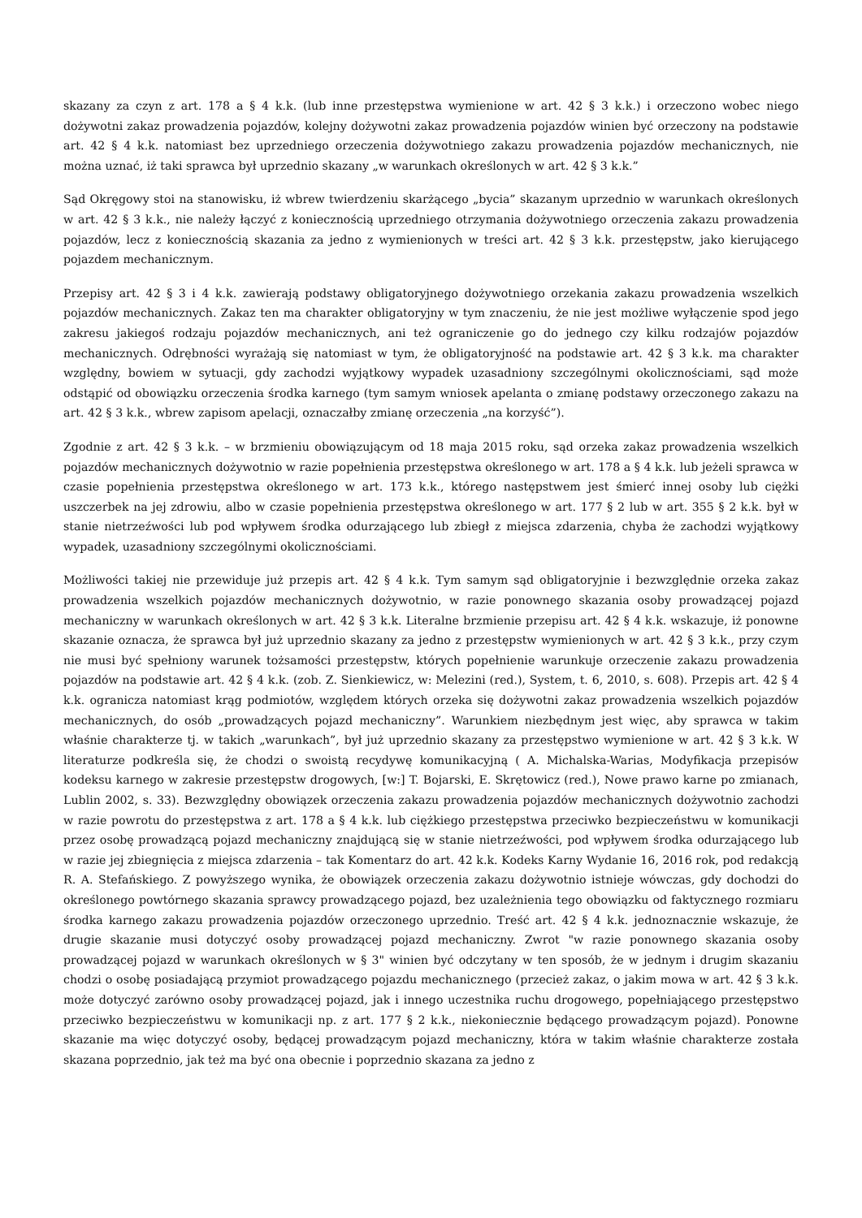skazany za czyn z art. 178 a § 4 k.k. (lub inne przestępstwa wymienione w art. 42 § 3 k.k.) i orzeczono wobec niego dożywotni zakaz prowadzenia pojazdów, kolejny dożywotni zakaz prowadzenia pojazdów winien być orzeczony na podstawie art. 42 § 4 k.k. natomiast bez uprzedniego orzeczenia dożywotniego zakazu prowadzenia pojazdów mechanicznych, nie można uznać, iż taki sprawca był uprzednio skazany „w warunkach określonych w art. 42 § 3 k.k.”
Sąd Okręgowy stoi na stanowisku, iż wbrew twierdzeniu skarżącego „bycia” skazanym uprzednio w warunkach określonych w art. 42 § 3 k.k., nie należy łączyć z koniecznością uprzedniego otrzymania dożywotniego orzeczenia zakazu prowadzenia pojazdów, lecz z koniecznością skazania za jedno z wymienionych w treści art. 42 § 3 k.k. przestępstw, jako kierującego pojazdem mechanicznym.
Przepisy art. 42 § 3 i 4 k.k. zawierają podstawy obligatoryjnego dożywotniego orzekania zakazu prowadzenia wszelkich pojazdów mechanicznych. Zakaz ten ma charakter obligatoryjny w tym znaczeniu, że nie jest możliwe wyłączenie spod jego zakresu jakiegoś rodzaju pojazdów mechanicznych, ani też ograniczenie go do jednego czy kilku rodzajów pojazdów mechanicznych. Odrębności wyrażają się natomiast w tym, że obligatoryjność na podstawie art. 42 § 3 k.k. ma charakter względny, bowiem w sytuacji, gdy zachodzi wyjątkowy wypadek uzasadniony szczególnymi okolicznościami, sąd może odstąpić od obowiązku orzeczenia środka karnego (tym samym wniosek apelanta o zmianę podstawy orzeczonego zakazu na art. 42 § 3 k.k., wbrew zapisom apelacji, oznaczałby zmianę orzeczenia „na korzyść”).
Zgodnie z art. 42 § 3 k.k. – w brzmieniu obowiązującym od 18 maja 2015 roku, sąd orzeka zakaz prowadzenia wszelkich pojazdów mechanicznych dożywotnio w razie popełnienia przestępstwa określonego w art. 178 a § 4 k.k. lub jeżeli sprawca w czasie popełnienia przestępstwa określonego w art. 173 k.k., którego następstwem jest śmierć innej osoby lub ciężki uszczerbek na jej zdrowiu, albo w czasie popełnienia przestępstwa określonego w art. 177 § 2 lub w art. 355 § 2 k.k. był w stanie nietrzeźwości lub pod wpływem środka odurzającego lub zbiegł z miejsca zdarzenia, chyba że zachodzi wyjątkowy wypadek, uzasadniony szczególnymi okolicznościami.
Możliwości takiej nie przewiduje już przepis art. 42 § 4 k.k. Tym samym sąd obligatoryjnie i bezwzględnie orzeka zakaz prowadzenia wszelkich pojazdów mechanicznych dożywotnio, w razie ponownego skazania osoby prowadzącej pojazd mechaniczny w warunkach określonych w art. 42 § 3 k.k. Literalne brzmienie przepisu art. 42 § 4 k.k. wskazuje, iż ponowne skazanie oznacza, że sprawca był już uprzednio skazany za jedno z przestępstw wymienionych w art. 42 § 3 k.k., przy czym nie musi być spełniony warunek tożsamości przestępstw, których popełnienie warunkuje orzeczenie zakazu prowadzenia pojazdów na podstawie art. 42 § 4 k.k. (zob. Z. Sienkiewicz, w: Melezini (red.), System, t. 6, 2010, s. 608). Przepis art. 42 § 4 k.k. ogranicza natomiast krąg podmiotów, względem których orzeka się dożywotni zakaz prowadzenia wszelkich pojazdów mechanicznych, do osób „prowadzących pojazd mechaniczny”. Warunkiem niezbędnym jest więc, aby sprawca w takim właśnie charakterze tj. w takich „warunkach”, był już uprzednio skazany za przestępstwo wymienione w art. 42 § 3 k.k. W literaturze podkreśla się, że chodzi o swoistą recydywę komunikacyjną ( A. Michalska-Warias, Modyfikacja przepisów kodeksu karnego w zakresie przestępstw drogowych, [w:] T. Bojarski, E. Skrętowicz (red.), Nowe prawo karne po zmianach, Lublin 2002, s. 33). Bezwzględny obowiązek orzeczenia zakazu prowadzenia pojazdów mechanicznych dożywotnio zachodzi w razie powrotu do przestępstwa z art. 178 a § 4 k.k. lub ciężkiego przestępstwa przeciwko bezpieczeństwu w komunikacji przez osobę prowadzącą pojazd mechaniczny znajdującą się w stanie nietrzeźwości, pod wpływem środka odurzającego lub w razie jej zbiegnięcia z miejsca zdarzenia – tak Komentarz do art. 42 k.k. Kodeks Karny Wydanie 16, 2016 rok, pod redakcją R. A. Stefańskiego. Z powyższego wynika, że obowiązek orzeczenia zakazu dożywotnio istnieje wówczas, gdy dochodzi do określonego powtórnego skazania sprawcy prowadzącego pojazd, bez uzależnienia tego obowiązku od faktycznego rozmiaru środka karnego zakazu prowadzenia pojazdów orzeczonego uprzednio. Treść art. 42 § 4 k.k. jednoznacznie wskazuje, że drugie skazanie musi dotyczyć osoby prowadzącej pojazd mechaniczny. Zwrot "w razie ponownego skazania osoby prowadzącej pojazd w warunkach określonych w § 3" winien być odczytany w ten sposób, że w jednym i drugim skazaniu chodzi o osobę posiadającą przymiot prowadzącego pojazdu mechanicznego (przecież zakaz, o jakim mowa w art. 42 § 3 k.k. może dotyczyć zarówno osoby prowadzącej pojazd, jak i innego uczestnika ruchu drogowego, popełniającego przestępstwo przeciwko bezpieczeństwu w komunikacji np. z art. 177 § 2 k.k., niekoniecznie będącego prowadzącym pojazd). Ponowne skazanie ma więc dotyczyć osoby, będącej prowadzącym pojazd mechaniczny, która w takim właśnie charakterze została skazana poprzednio, jak też ma być ona obecnie i poprzednio skazana za jedno z